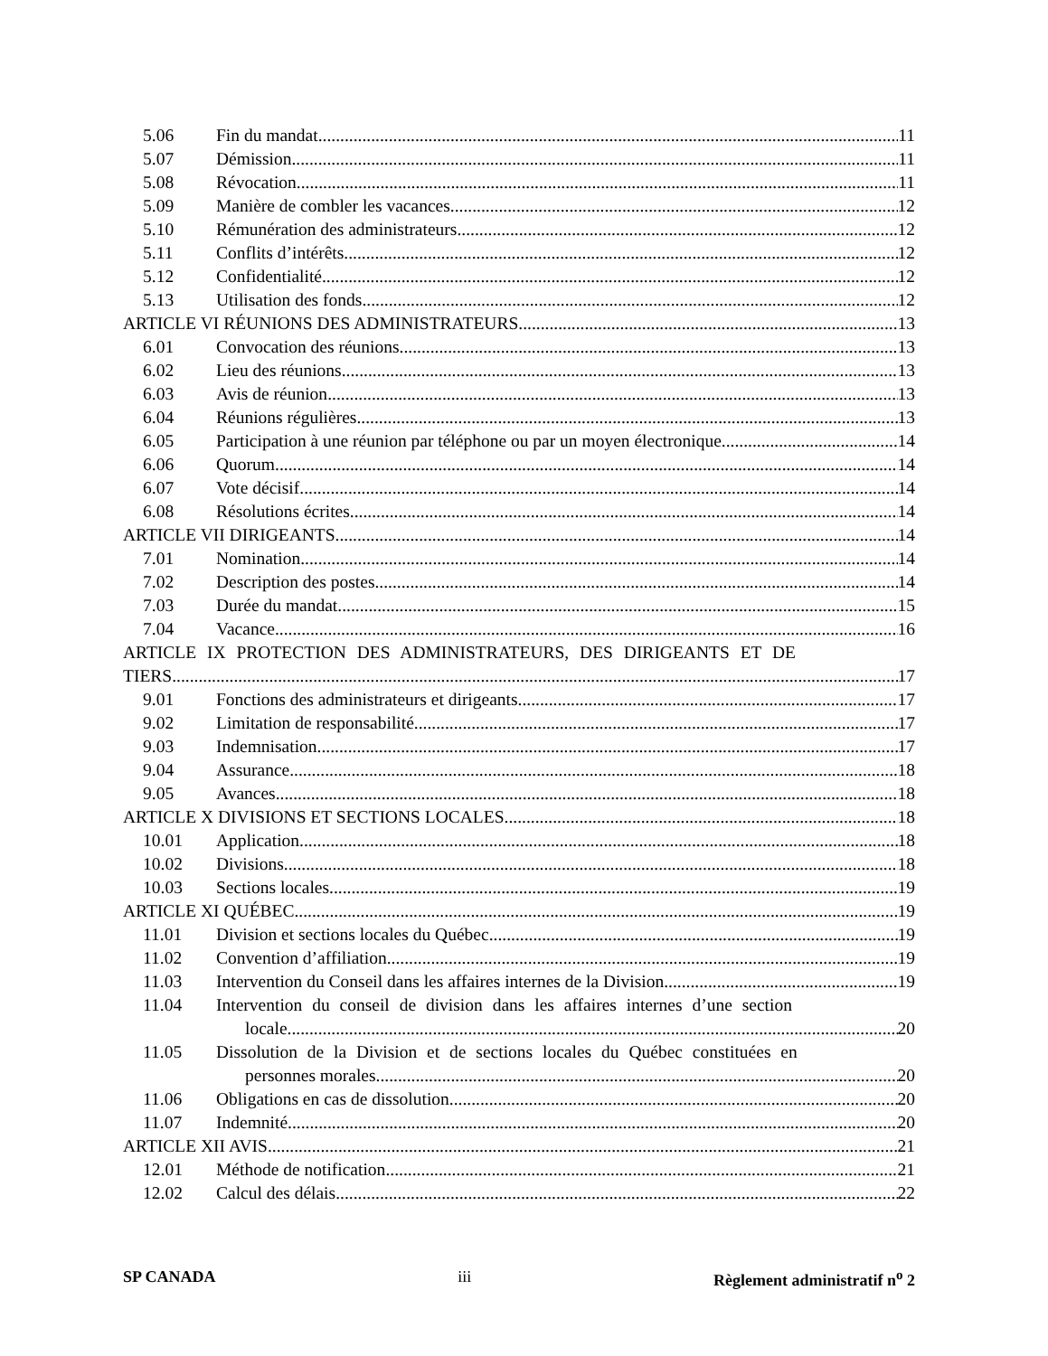5.06 Fin du mandat 11
5.07 Démission 11
5.08 Révocation 11
5.09 Manière de combler les vacances 12
5.10 Rémunération des administrateurs 12
5.11 Conflits d’intérêts 12
5.12 Confidentialité 12
5.13 Utilisation des fonds 12
ARTICLE VI RÉUNIONS DES ADMINISTRATEURS 13
6.01 Convocation des réunions 13
6.02 Lieu des réunions 13
6.03 Avis de réunion 13
6.04 Réunions régulières 13
6.05 Participation à une réunion par téléphone ou par un moyen électronique 14
6.06 Quorum 14
6.07 Vote décisif 14
6.08 Résolutions écrites 14
ARTICLE VII DIRIGEANTS 14
7.01 Nomination 14
7.02 Description des postes 14
7.03 Durée du mandat 15
7.04 Vacance 16
ARTICLE IX PROTECTION DES ADMINISTRATEURS, DES DIRIGEANTS ET DE
TIERS 17
9.01 Fonctions des administrateurs et dirigeants 17
9.02 Limitation de responsabilité 17
9.03 Indemnisation 17
9.04 Assurance 18
9.05 Avances 18
ARTICLE X DIVISIONS ET SECTIONS LOCALES 18
10.01 Application 18
10.02 Divisions 18
10.03 Sections locales 19
ARTICLE XI QUÉBEC 19
11.01 Division et sections locales du Québec 19
11.02 Convention d’affiliation 19
11.03 Intervention du Conseil dans les affaires internes de la Division. 19
11.04 Intervention du conseil de division dans les affaires internes d’une section
locale 20
11.05 Dissolution de la Division et de sections locales du Québec constituées en
personnes morales 20
11.06 Obligations en cas de dissolution 20
11.07 Indemnité 20
ARTICLE XII AVIS 21
12.01 Méthode de notification 21
12.02 Calcul des délais 22
SP CANADA iii Règlement administratif n<sup>o</sup> 2